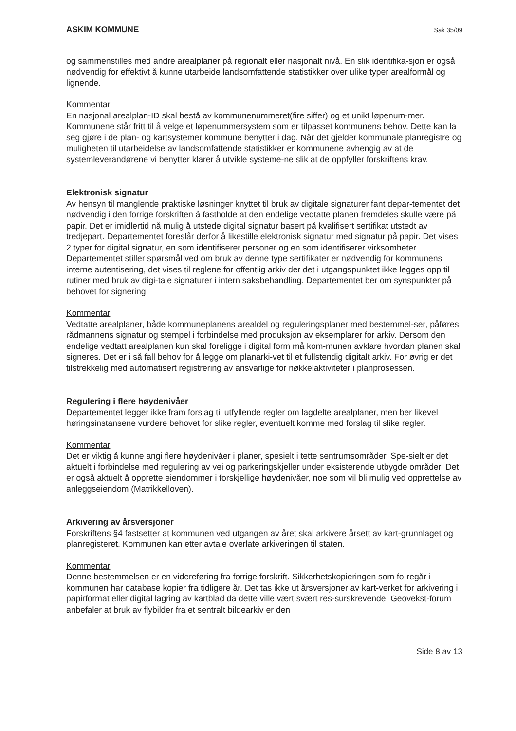ASKIM KOMMUNE Sak 35/09
og sammenstilles med andre arealplaner på regionalt eller nasjonalt nivå. En slik identifika-sjon er også nødvendig for effektivt å kunne utarbeide landsomfattende statistikker over ulike typer arealformål og lignende.
Kommentar
En nasjonal arealplan-ID skal bestå av kommunenummeret(fire siffer) og et unikt løpenum-mer. Kommunene står fritt til å velge et løpenummersystem som er tilpasset kommunens behov. Dette kan la seg gjøre i de plan- og kartsystemer kommune benytter i dag. Når det gjelder kommunale planregistre og muligheten til utarbeidelse av landsomfattende statistikker er kommunene avhengig av at de systemleverandørene vi benytter klarer å utvikle systeme-ne slik at de oppfyller forskriftens krav.
Elektronisk signatur
Av hensyn til manglende praktiske løsninger knyttet til bruk av digitale signaturer fant depar-tementet det nødvendig i den forrige forskriften å fastholde at den endelige vedtatte planen fremdeles skulle være på papir. Det er imidlertid nå mulig å utstede digital signatur basert på kvalifisert sertifikat utstedt av tredjepart. Departementet foreslår derfor å likestille elektronisk signatur med signatur på papir. Det vises 2 typer for digital signatur, en som identifiserer personer og en som identifiserer virksomheter. Departementet stiller spørsmål ved om bruk av denne type sertifikater er nødvendig for kommunens interne autentisering, det vises til reglene for offentlig arkiv der det i utgangspunktet ikke legges opp til rutiner med bruk av digi-tale signaturer i intern saksbehandling. Departementet ber om synspunkter på behovet for signering.
Kommentar
Vedtatte arealplaner, både kommuneplanens arealdel og reguleringsplaner med bestemmel-ser, påføres rådmannens signatur og stempel i forbindelse med produksjon av eksemplarer for arkiv. Dersom den endelige vedtatt arealplanen kun skal foreligge i digital form må kom-munen avklare hvordan planen skal signeres. Det er i så fall behov for å legge om planarki-vet til et fullstendig digitalt arkiv. For øvrig er det tilstrekkelig med automatisert registrering av ansvarlige for nøkkelaktiviteter i planprosessen.
Regulering i flere høydenivåer
Departementet legger ikke fram forslag til utfyllende regler om lagdelte arealplaner, men ber likevel høringsinstansene vurdere behovet for slike regler, eventuelt komme med forslag til slike regler.
Kommentar
Det er viktig å kunne angi flere høydenivåer i planer, spesielt i tette sentrumsområder. Spe-sielt er det aktuelt i forbindelse med regulering av vei og parkeringskjeller under eksisterende utbygde områder. Det er også aktuelt å opprette eiendommer i forskjellige høydenivåer, noe som vil bli mulig ved opprettelse av anleggseiendom (Matrikkelloven).
Arkivering av årsversjoner
Forskriftens §4 fastsetter at kommunen ved utgangen av året skal arkivere årsett av kart-grunnlaget og planregisteret. Kommunen kan etter avtale overlate arkiveringen til staten.
Kommentar
Denne bestemmelsen er en videreføring fra forrige forskrift. Sikkerhetskopieringen som fo-regår i kommunen har database kopier fra tidligere år. Det tas ikke ut årsversjoner av kart-verket for arkivering i papirformat eller digital lagring av kartblad da dette ville vært svært res-surskrevende. Geovekst-forum anbefaler at bruk av flybilder fra et sentralt bildearkiv er den
Side 8 av 13